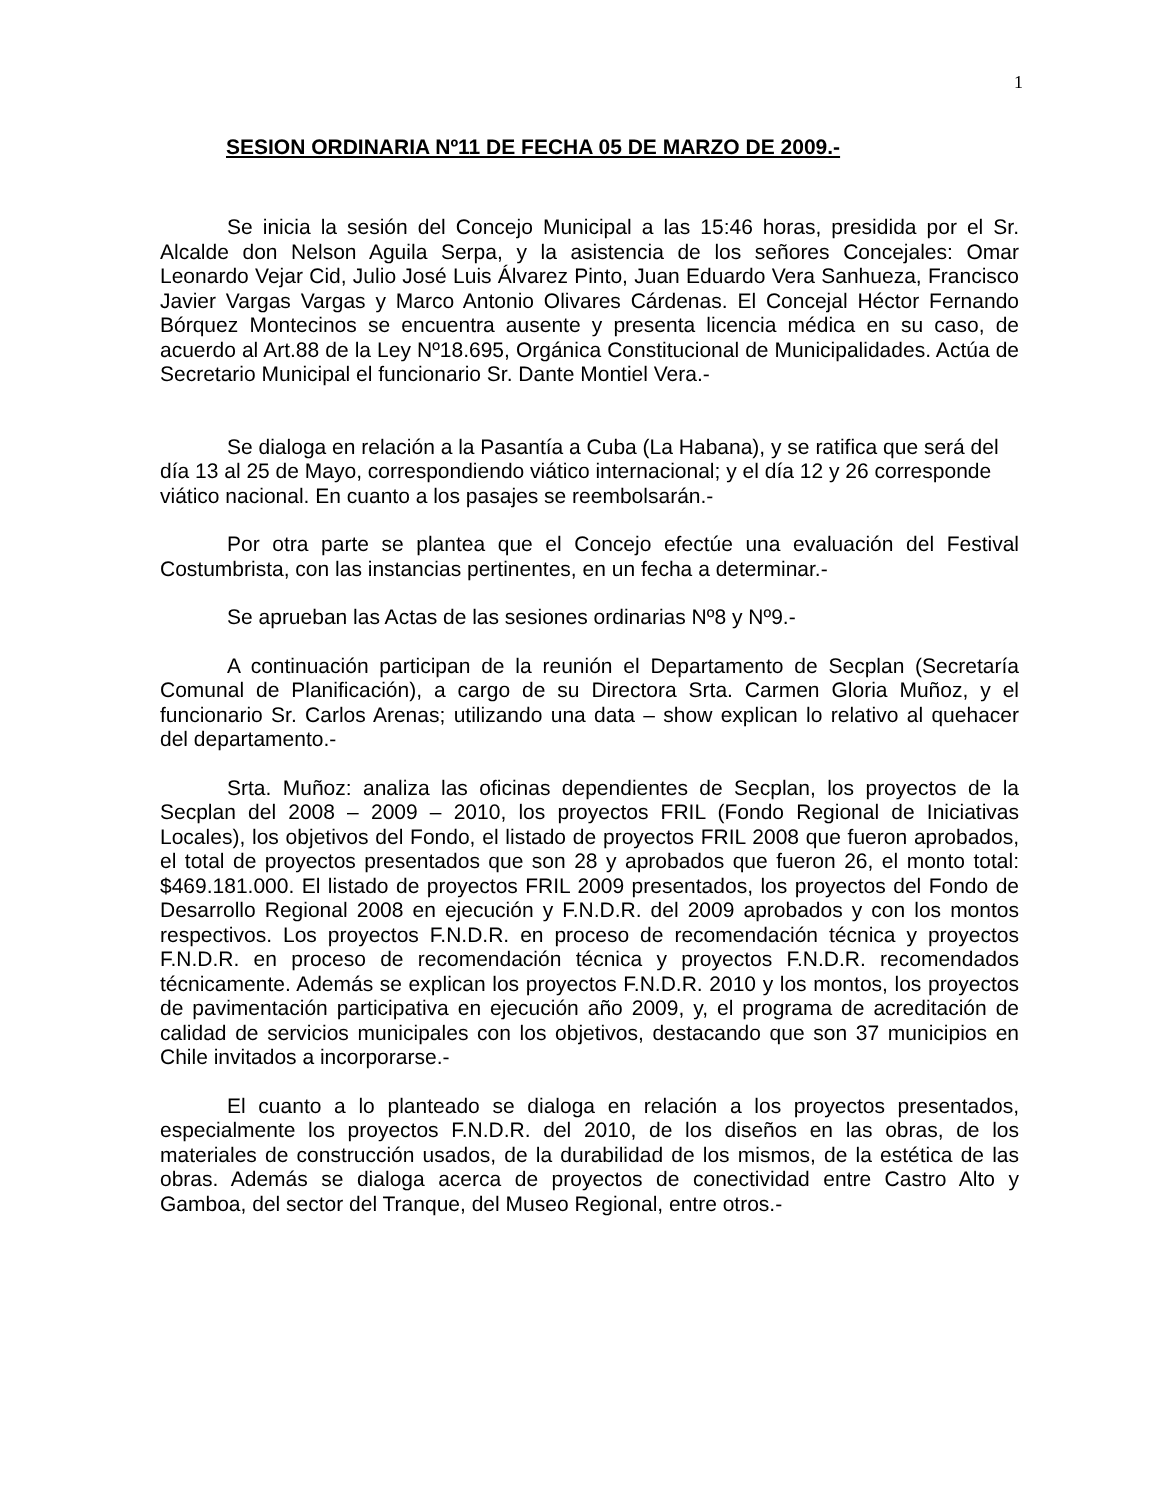1
SESION ORDINARIA Nº11 DE FECHA 05 DE MARZO DE 2009.-
Se inicia la sesión del Concejo Municipal a las 15:46 horas, presidida por el Sr. Alcalde don Nelson Aguila Serpa, y la asistencia de los señores Concejales: Omar Leonardo Vejar Cid, Julio José Luis Álvarez Pinto, Juan Eduardo Vera Sanhueza, Francisco Javier Vargas Vargas y Marco Antonio Olivares Cárdenas. El Concejal Héctor Fernando Bórquez Montecinos se encuentra ausente y presenta licencia médica en su caso, de acuerdo al Art.88 de la Ley Nº18.695, Orgánica Constitucional de Municipalidades. Actúa de Secretario Municipal el funcionario Sr. Dante Montiel Vera.-
Se dialoga en relación a la Pasantía a Cuba (La Habana), y se ratifica que será del día 13 al 25 de Mayo, correspondiendo viático internacional; y el día 12 y 26 corresponde viático nacional. En cuanto a los pasajes se reembolsarán.-
Por otra parte se plantea que el Concejo efectúe una evaluación del Festival Costumbrista, con las instancias pertinentes, en un fecha a determinar.-
Se aprueban las Actas de las sesiones ordinarias Nº8 y Nº9.-
A continuación participan de la reunión el Departamento de Secplan (Secretaría Comunal de Planificación), a cargo de su Directora Srta. Carmen Gloria Muñoz, y el funcionario Sr. Carlos Arenas; utilizando una data – show explican lo relativo al quehacer del departamento.-
Srta. Muñoz: analiza las oficinas dependientes de Secplan, los proyectos de la Secplan del 2008 – 2009 – 2010, los proyectos FRIL (Fondo Regional de Iniciativas Locales), los objetivos del Fondo, el listado de proyectos FRIL 2008 que fueron aprobados, el total de proyectos presentados que son 28 y aprobados que fueron 26, el monto total: $469.181.000. El listado de proyectos FRIL 2009 presentados, los proyectos del Fondo de Desarrollo Regional 2008 en ejecución y F.N.D.R. del 2009 aprobados y con los montos respectivos. Los proyectos F.N.D.R. en proceso de recomendación técnica y proyectos F.N.D.R. en proceso de recomendación técnica y proyectos F.N.D.R. recomendados técnicamente. Además se explican los proyectos F.N.D.R. 2010 y los montos, los proyectos de pavimentación participativa en ejecución año 2009, y, el programa de acreditación de calidad de servicios municipales con los objetivos, destacando que son 37 municipios en Chile invitados a incorporarse.-
El cuanto a lo planteado se dialoga en relación a los proyectos presentados, especialmente los proyectos F.N.D.R. del 2010, de los diseños en las obras, de los materiales de construcción usados, de la durabilidad de los mismos, de la estética de las obras. Además se dialoga acerca de proyectos de conectividad entre Castro Alto y Gamboa, del sector del Tranque, del Museo Regional, entre otros.-